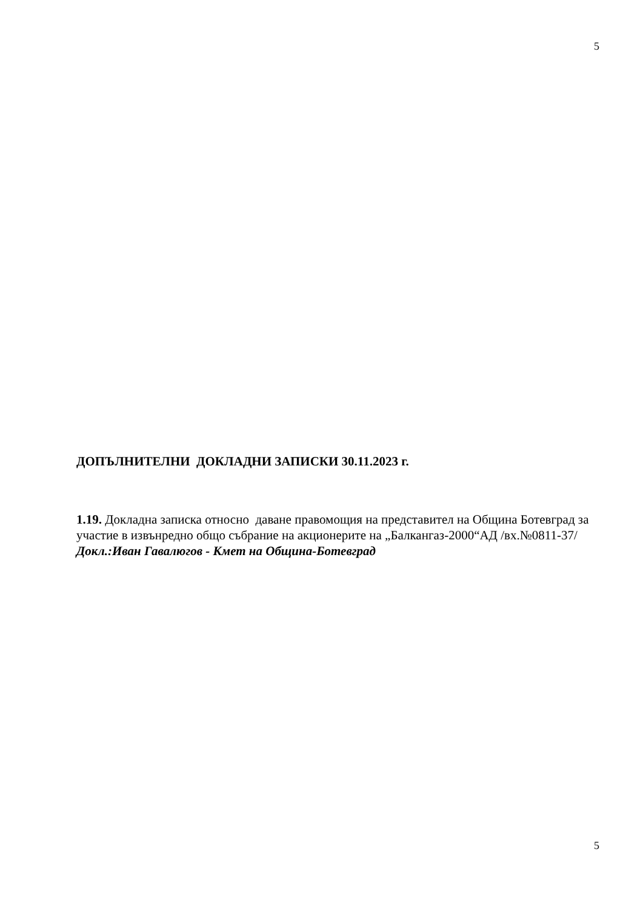5
ДОПЪЛНИТЕЛНИ ДОКЛАДНИ ЗАПИСКИ 30.11.2023 г.
1.19. Докладна записка относно даване правомощия на представител на Община Ботевград за участие в извънредно общо събрание на акционерите на „Балкангаз-2000“АД /вх.№0811-37/
Докл.:Иван Гавалюгов - Кмет на Община-Ботевград
5